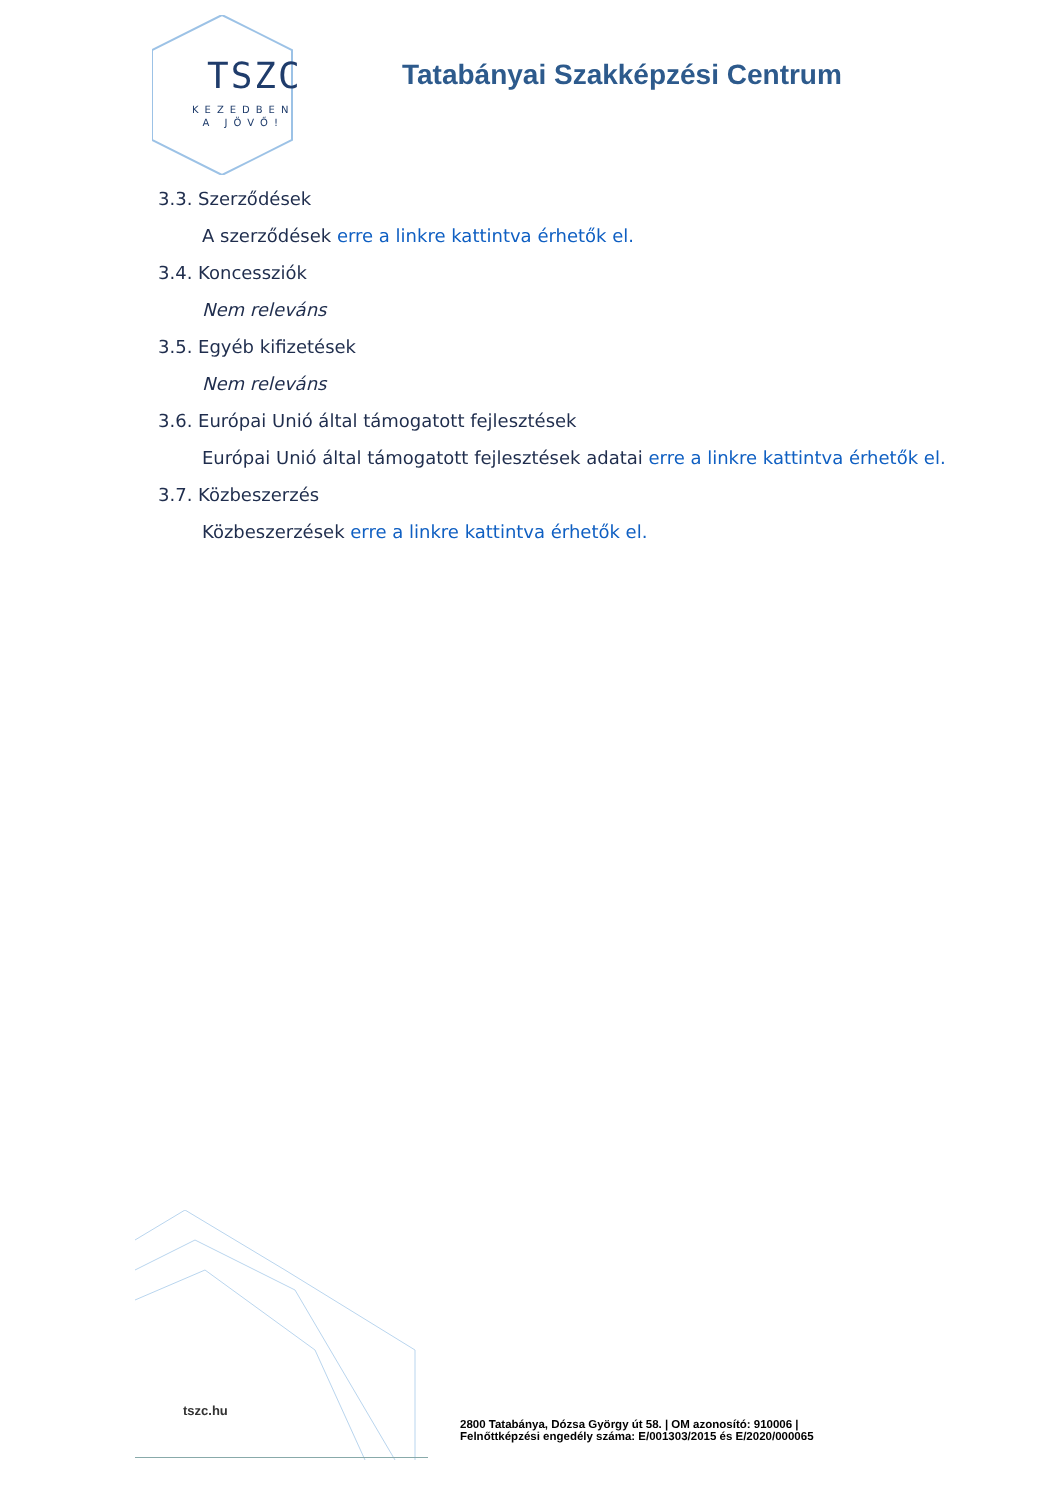TSZC
KEZEDBEN
A JÖVŐ!
Tatabányai Szakképzési Centrum
3.3. Szerződések
A szerződések erre a linkre kattintva érhetők el.
3.4. Koncessziók
Nem releváns
3.5. Egyéb kifizetések
Nem releváns
3.6. Európai Unió által támogatott fejlesztések
Európai Unió által támogatott fejlesztések adatai erre a linkre kattintva érhetők el.
3.7. Közbeszerzés
Közbeszerzések erre a linkre kattintva érhetők el.
tszc.hu
2800 Tatabánya, Dózsa György út 58. | OM azonosító: 910006 |
Felnőttképzési engedély száma: E/001303/2015 és E/2020/000065